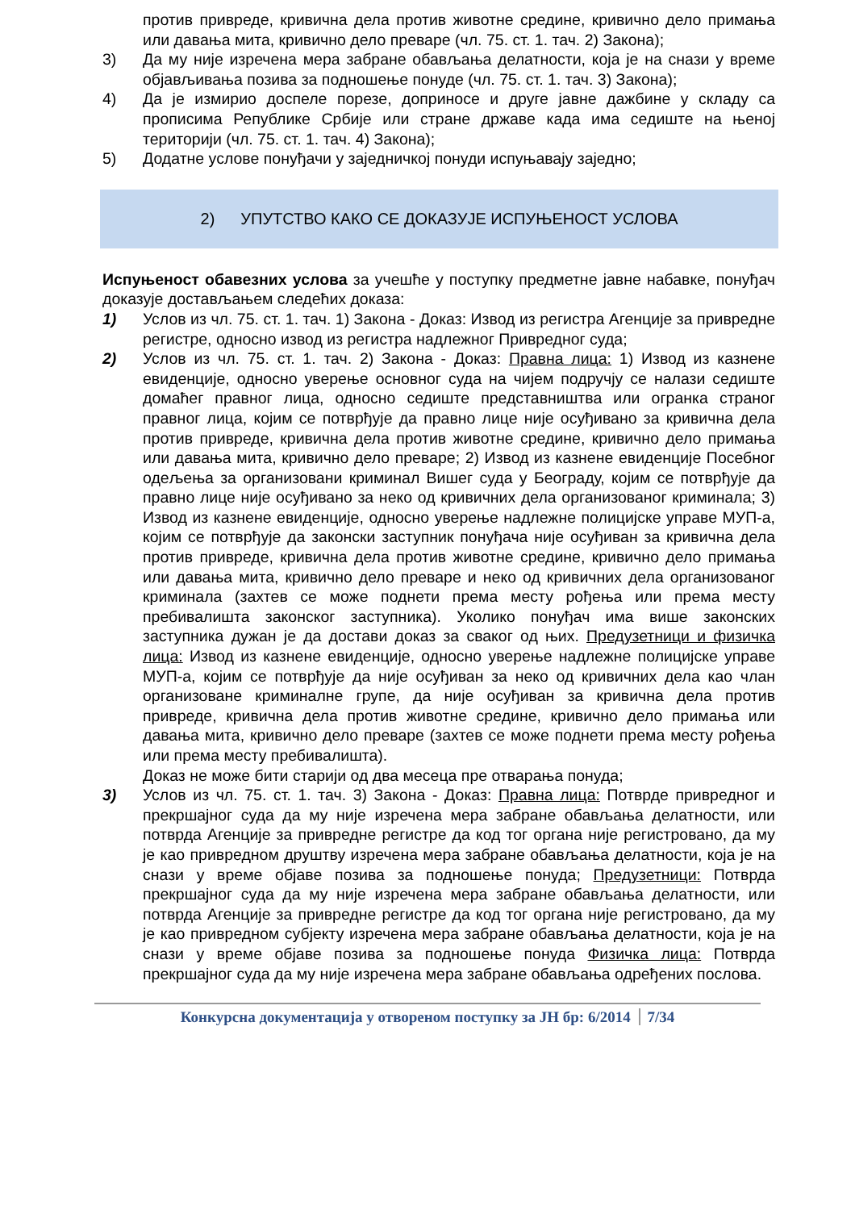против привреде, кривична дела против животне средине, кривично дело примања или давања мита, кривично дело преваре (чл. 75. ст. 1. тач. 2) Закона);
3) Да му није изречена мера забране обављања делатности, која је на снази у време објављивања позива за подношење понуде (чл. 75. ст. 1. тач. 3) Закона);
4) Да је измирио доспеле порезе, доприносе и друге јавне дажбине у складу са прописима Републике Србије или стране државе када има седиште на њеној територији (чл. 75. ст. 1. тач. 4) Закона);
5) Додатне услове понуђачи у заједничкој понуди испуњавају заједно;
2) УПУТСТВО КАКО СЕ ДОКАЗУЈЕ ИСПУЊЕНОСТ УСЛОВА
Испуњеност обавезних услова за учешће у поступку предметне јавне набавке, понуђач доказује достављањем следећих доказа:
1) Услов из чл. 75. ст. 1. тач. 1) Закона - Доказ: Извод из регистра Агенције за привредне регистре, односно извод из регистра надлежног Привредног суда;
2) Услов из чл. 75. ст. 1. тач. 2) Закона - Доказ: Правна лица: 1) Извод из казнене евиденције, односно уверење основног суда на чијем подручју се налази седиште домаћег правног лица, односно седиште представништва или огранка страног правног лица, којим се потврђује да правно лице није осуђивано за кривична дела против привреде, кривична дела против животне средине, кривично дело примања или давања мита, кривично дело преваре; 2) Извод из казнене евиденције Посебног одељења за организовани криминал Вишег суда у Београду, којим се потврђује да правно лице није осуђивано за неко од кривичних дела организованог криминала; 3) Извод из казнене евиденције, односно уверење надлежне полицијске управе МУП-а, којим се потврђује да законски заступник понуђача није осуђиван за кривична дела против привреде, кривична дела против животне средине, кривично дело примања или давања мита, кривично дело преваре и неко од кривичних дела организованог криминала (захтев се може поднети према месту рођења или према месту пребивалишта законског заступника). Уколико понуђач има више законских заступника дужан је да достави доказ за сваког од њих. Предузетници и физичка лица: Извод из казнене евиденције, односно уверење надлежне полицијске управе МУП-а, којим се потврђује да није осуђиван за неко од кривичних дела као члан организоване криминалне групе, да није осуђиван за кривична дела против привреде, кривична дела против животне средине, кривично дело примања или давања мита, кривично дело преваре (захтев се може поднети према месту рођења или према месту пребивалишта).
Доказ не може бити старији од два месеца пре отварања понуда;
3) Услов из чл. 75. ст. 1. тач. 3) Закона - Доказ: Правна лица: Потврде привредног и прекршајног суда да му није изречена мера забране обављања делатности, или потврда Агенције за привредне регистре да код тог органа није регистровано, да му је као привредном друштву изречена мера забране обављања делатности, која је на снази у време објаве позива за подношење понуда; Предузетници: Потврда прекршајног суда да му није изречена мера забране обављања делатности, или потврда Агенције за привредне регистре да код тог органа није регистровано, да му је као привредном субјекту изречена мера забране обављања делатности, која је на снази у време објаве позива за подношење понуда Физичка лица: Потврда прекршајног суда да му није изречена мера забране обављања одређених послова.
Конкурсна документација у отвореном поступку за ЈН бр: 6/2014 7/34